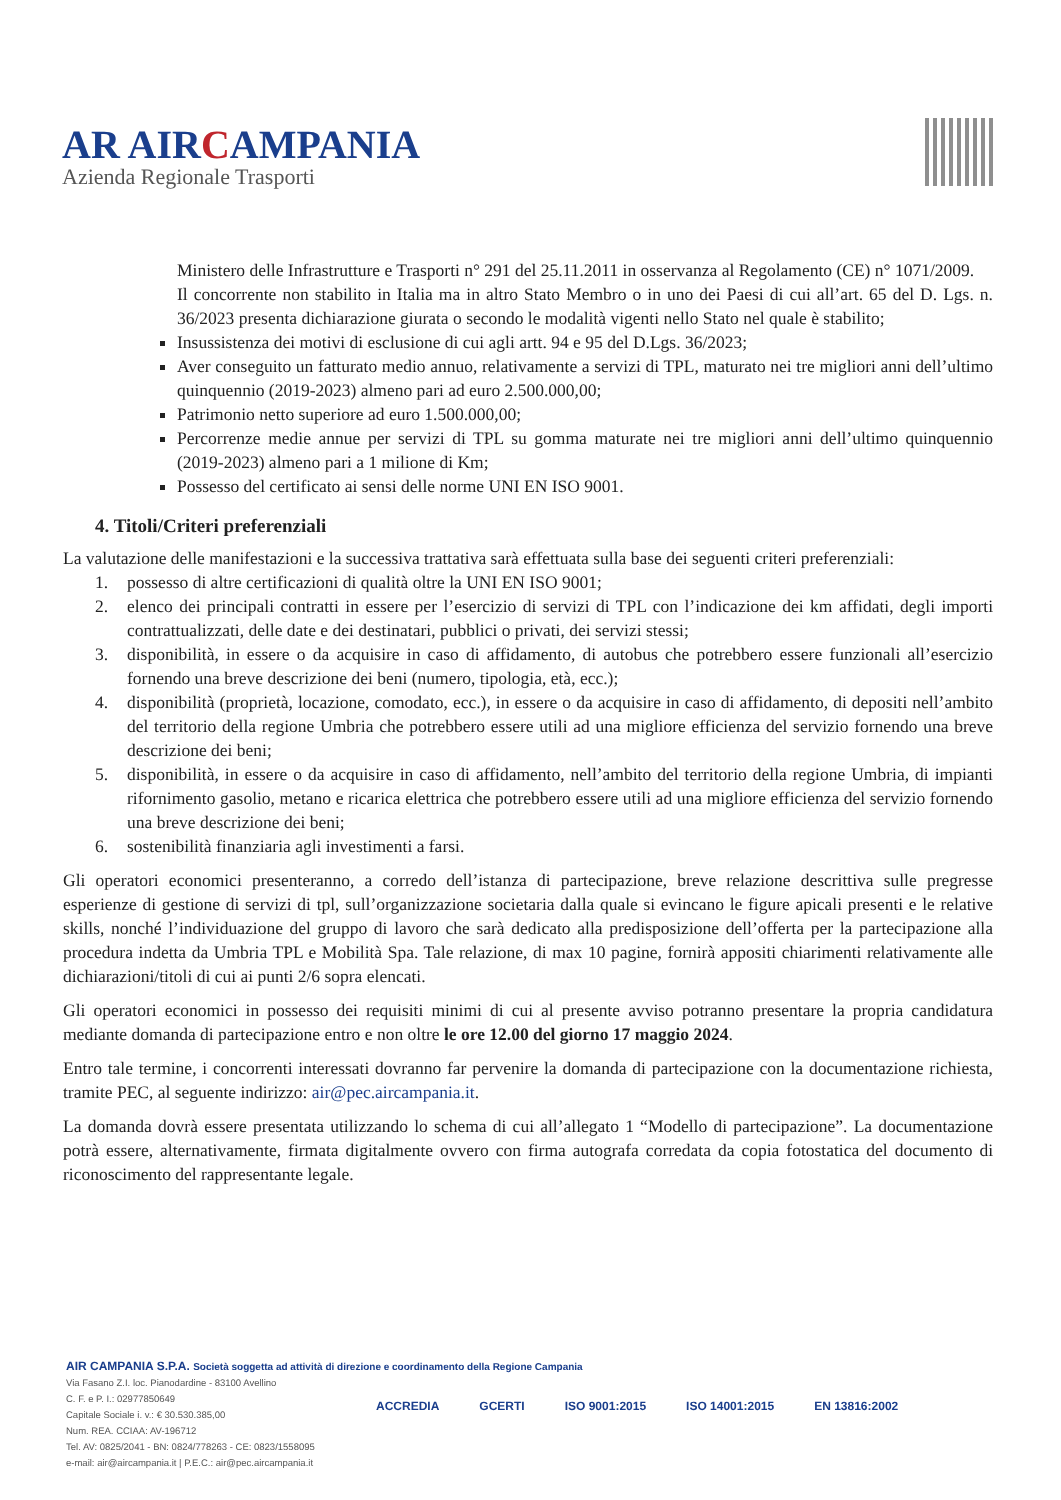AR AIRCAMPANIA
Azienda Regionale Trasporti
Ministero delle Infrastrutture e Trasporti n° 291 del 25.11.2011 in osservanza al Regolamento (CE) n° 1071/2009.
Il concorrente non stabilito in Italia ma in altro Stato Membro o in uno dei Paesi di cui all’art. 65 del D. Lgs. n. 36/2023 presenta dichiarazione giurata o secondo le modalità vigenti nello Stato nel quale è stabilito;
Insussistenza dei motivi di esclusione di cui agli artt. 94 e 95 del D.Lgs. 36/2023;
Aver conseguito un fatturato medio annuo, relativamente a servizi di TPL, maturato nei tre migliori anni dell’ultimo quinquennio (2019-2023) almeno pari ad euro 2.500.000,00;
Patrimonio netto superiore ad euro 1.500.000,00;
Percorrenze medie annue per servizi di TPL su gomma maturate nei tre migliori anni dell’ultimo quinquennio (2019-2023) almeno pari a 1 milione di Km;
Possesso del certificato ai sensi delle norme UNI EN ISO 9001.
4. Titoli/Criteri preferenziali
La valutazione delle manifestazioni e la successiva trattativa sarà effettuata sulla base dei seguenti criteri preferenziali:
1. possesso di altre certificazioni di qualità oltre la UNI EN ISO 9001;
2. elenco dei principali contratti in essere per l’esercizio di servizi di TPL con l’indicazione dei km affidati, degli importi contrattualizzati, delle date e dei destinatari, pubblici o privati, dei servizi stessi;
3. disponibilità, in essere o da acquisire in caso di affidamento, di autobus che potrebbero essere funzionali all’esercizio fornendo una breve descrizione dei beni (numero, tipologia, età, ecc.);
4. disponibilità (proprietà, locazione, comodato, ecc.), in essere o da acquisire in caso di affidamento, di depositi nell’ambito del territorio della regione Umbria che potrebbero essere utili ad una migliore efficienza del servizio fornendo una breve descrizione dei beni;
5. disponibilità, in essere o da acquisire in caso di affidamento, nell’ambito del territorio della regione Umbria, di impianti rifornimento gasolio, metano e ricarica elettrica che potrebbero essere utili ad una migliore efficienza del servizio fornendo una breve descrizione dei beni;
6. sostenibilità finanziaria agli investimenti a farsi.
Gli operatori economici presenteranno, a corredo dell’istanza di partecipazione, breve relazione descrittiva sulle pregresse esperienze di gestione di servizi di tpl, sull’organizzazione societaria dalla quale si evincano le figure apicali presenti e le relative skills, nonché l’individuazione del gruppo di lavoro che sarà dedicato alla predisposizione dell’offerta per la partecipazione alla procedura indetta da Umbria TPL e Mobilità Spa. Tale relazione, di max 10 pagine, fornirà appositi chiarimenti relativamente alle dichiarazioni/titoli di cui ai punti 2/6 sopra elencati.
Gli operatori economici in possesso dei requisiti minimi di cui al presente avviso potranno presentare la propria candidatura mediante domanda di partecipazione entro e non oltre le ore 12.00 del giorno 17 maggio 2024.
Entro tale termine, i concorrenti interessati dovranno far pervenire la domanda di partecipazione con la documentazione richiesta, tramite PEC, al seguente indirizzo: air@pec.aircampania.it.
La domanda dovrà essere presentata utilizzando lo schema di cui all’allegato 1 “Modello di partecipazione”. La documentazione potrà essere, alternativamente, firmata digitalmente ovvero con firma autografa corredata da copia fotostatica del documento di riconoscimento del rappresentante legale.
AIR CAMPANIA S.P.A. Società soggetta ad attività di direzione e coordinamento della Regione Campania
Via Fasano Z.I. loc. Pianodardine - 83100 Avellino
C. F. e P. I.: 02977850649
Capitale Sociale i. v.: € 30.530.385,00
Num. REA. CCIAA: AV-196712
Tel. AV: 0825/2041 - BN: 0824/778263 - CE: 0823/1558095
e-mail: air@aircampania.it | P.E.C.: air@pec.aircampania.it
ACCREDIA GCERTI ISO 9001:2015 ISO 14001:2015 EN 13816:2002